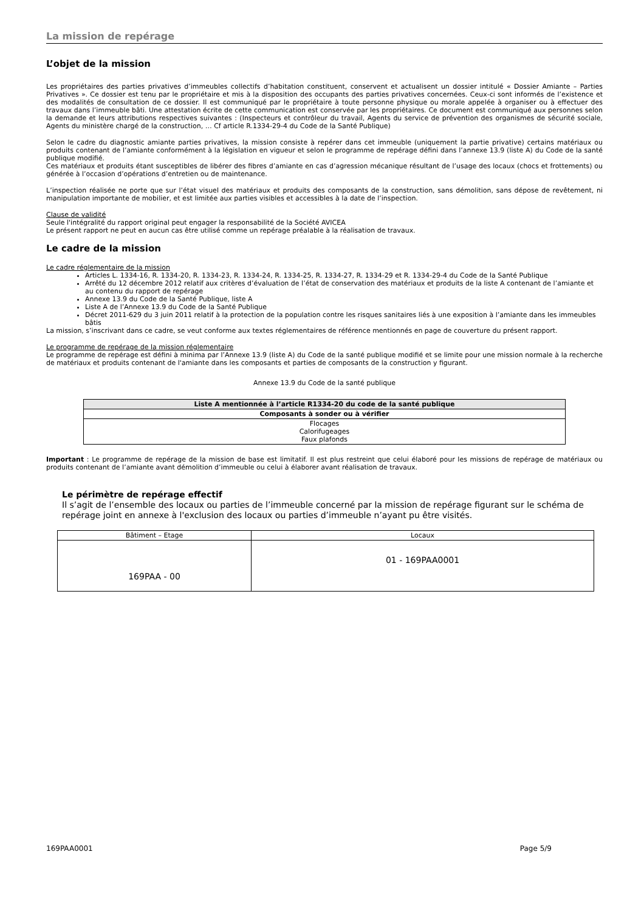La mission de repérage
L’objet de la mission
Les propriétaires des parties privatives d’immeubles collectifs d’habitation constituent, conservent et actualisent un dossier intitulé « Dossier Amiante – Parties Privatives ». Ce dossier est tenu par le propriétaire et mis à la disposition des occupants des parties privatives concernées. Ceux-ci sont informés de l’existence et des modalités de consultation de ce dossier. Il est communiqué par le propriétaire à toute personne physique ou morale appelée à organiser ou à effectuer des travaux dans l’immeuble bâti. Une attestation écrite de cette communication est conservée par les propriétaires. Ce document est communiqué aux personnes selon la demande et leurs attributions respectives suivantes : (Inspecteurs et contrôleur du travail, Agents du service de prévention des organismes de sécurité sociale, Agents du ministère chargé de la construction, … Cf article R.1334-29-4 du Code de la Santé Publique)
Selon le cadre du diagnostic amiante parties privatives, la mission consiste à repérer dans cet immeuble (uniquement la partie privative) certains matériaux ou produits contenant de l’amiante conformément à la législation en vigueur et selon le programme de repérage défini dans l’annexe 13.9 (liste A) du Code de la santé publique modifié.
Ces matériaux et produits étant susceptibles de libérer des fibres d’amiante en cas d’agression mécanique résultant de l’usage des locaux (chocs et frottements) ou générée à l’occasion d’opérations d’entretien ou de maintenance.
L’inspection réalisée ne porte que sur l’état visuel des matériaux et produits des composants de la construction, sans démolition, sans dépose de revêtement, ni manipulation importante de mobilier, et est limitée aux parties visibles et accessibles à la date de l’inspection.
Clause de validité
Seule l'intégralité du rapport original peut engager la responsabilité de la Société AVICEA
Le présent rapport ne peut en aucun cas être utilisé comme un repérage préalable à la réalisation de travaux.
Le cadre de la mission
Le cadre réglementaire de la mission
Articles L. 1334-16, R. 1334-20, R. 1334-23, R. 1334-24, R. 1334-25, R. 1334-27, R. 1334-29 et R. 1334-29-4 du Code de la Santé Publique
Arrêté du 12 décembre 2012 relatif aux critères d’évaluation de l’état de conservation des matériaux et produits de la liste A contenant de l’amiante et au contenu du rapport de repérage
Annexe 13.9 du Code de la Santé Publique, liste A
Liste A de l’Annexe 13.9 du Code de la Santé Publique
Décret 2011-629 du 3 juin 2011 relatif à la protection de la population contre les risques sanitaires liés à une exposition à l’amiante dans les immeubles bâtis
La mission, s’inscrivant dans ce cadre, se veut conforme aux textes réglementaires de référence mentionnés en page de couverture du présent rapport.
Le programme de repérage de la mission réglementaire
Le programme de repérage est défini à minima par l’Annexe 13.9 (liste A) du Code de la santé publique modifié et se limite pour une mission normale à la recherche de matériaux et produits contenant de l'amiante dans les composants et parties de composants de la construction y figurant.
Annexe 13.9 du Code de la santé publique
| Liste A mentionnée à l’article R1334-20 du code de la santé publique |
| --- |
| Composants à sonder ou à vérifier |
| Flocages Calorifugeages Faux plafonds |
Important : Le programme de repérage de la mission de base est limitatif. Il est plus restreint que celui élaboré pour les missions de repérage de matériaux ou produits contenant de l’amiante avant démolition d’immeuble ou celui à élaborer avant réalisation de travaux.
Le périmètre de repérage effectif
Il s’agit de l’ensemble des locaux ou parties de l’immeuble concerné par la mission de repérage figurant sur le schéma de repérage joint en annexe à l'exclusion des locaux ou parties d’immeuble n’ayant pu être visités.
| Bâtiment – Etage | Locaux |
| 169PAA - 00 | 01 - 169PAA0001 |
169PAA0001 Page 5/9